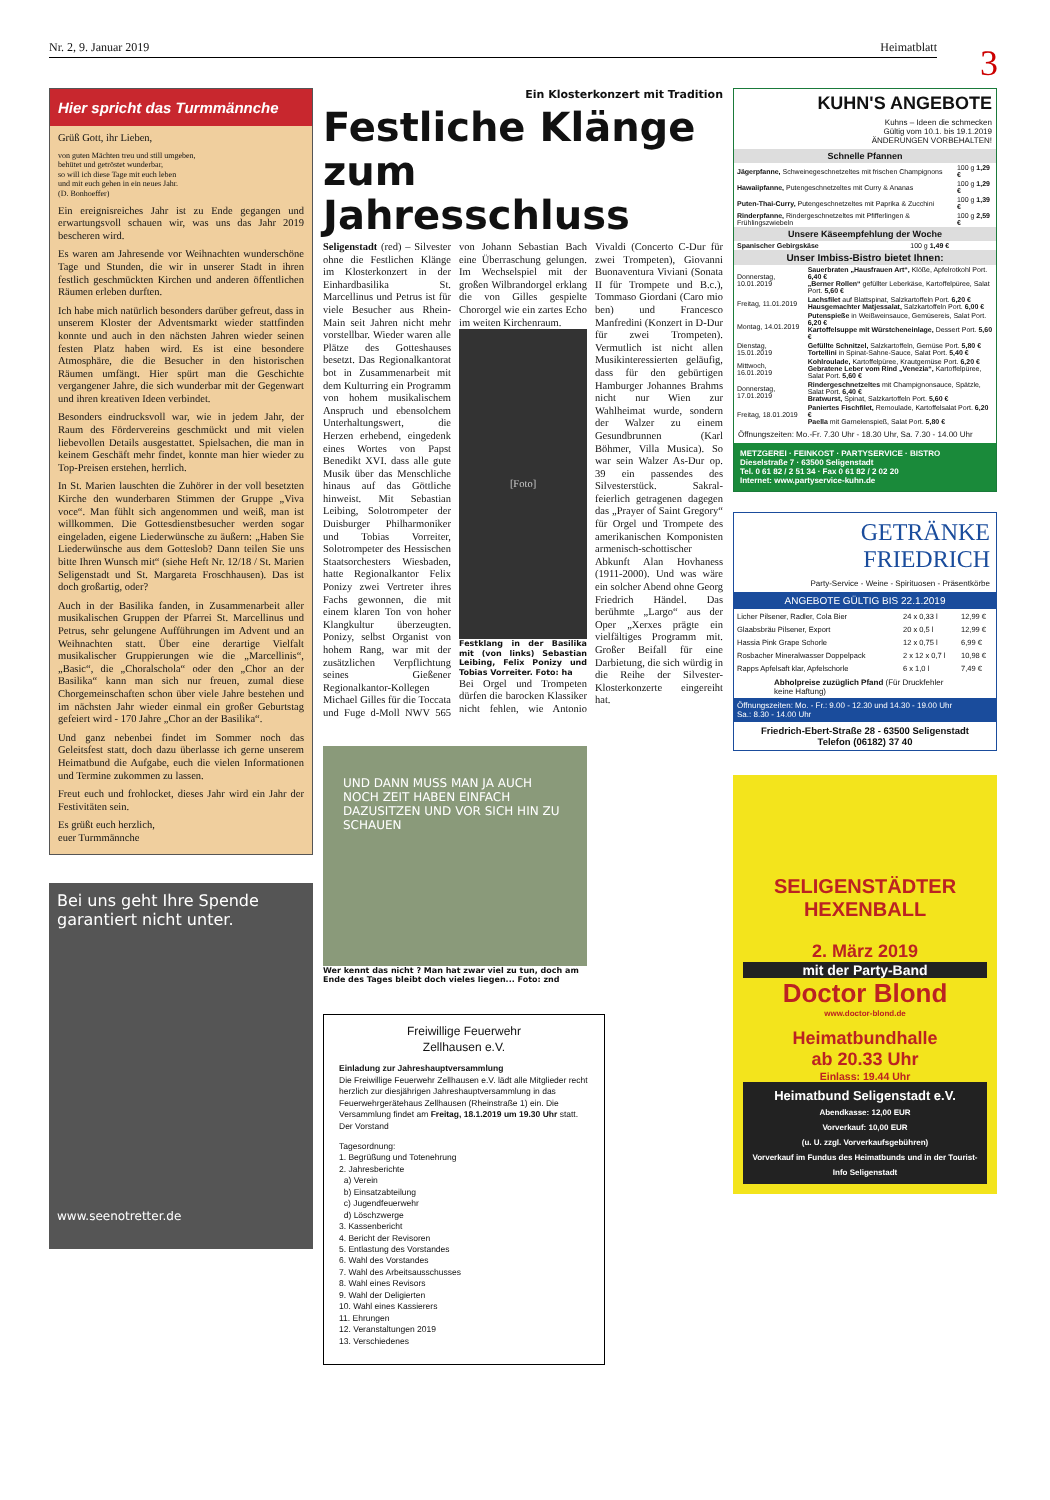3
Nr. 2, 9. Januar 2019 Heimatblatt
Hier spricht das Turmmännche
Grüß Gott, ihr Lieben,
von guten Mächten treu und still umgeben,
behütet und getröstet wunderbar,
so will ich diese Tage mit euch leben
und mit euch gehen in ein neues Jahr.
(D. Bonhoeffer)
Ein ereignisreiches Jahr ist zu Ende gegangen und erwartungsvoll schauen wir, was uns das Jahr 2019 bescheren wird.
Es waren am Jahresende vor Weihnachten wunderschöne Tage und Stunden, die wir in unserer Stadt in ihren festlich geschmückten Kirchen und anderen öffentlichen Räumen erleben durften.
Ich habe mich natürlich besonders darüber gefreut, dass in unserem Kloster der Adventsmarkt wieder stattfinden konnte und auch in den nächsten Jahren wieder seinen festen Platz haben wird. Es ist eine besondere Atmosphäre, die die Besucher in den historischen Räumen umfängt. Hier spürt man die Geschichte vergangener Jahre, die sich wunderbar mit der Gegenwart und ihren kreativen Ideen verbindet.
Besonders eindrucksvoll war, wie in jedem Jahr, der Raum des Fördervereins geschmückt und mit vielen liebevollen Details ausgestattet. Spielsachen, die man in keinem Geschäft mehr findet, konnte man hier wieder zu Top-Preisen erstehen, herrlich.
In St. Marien lauschten die Zuhörer in der voll besetzten Kirche den wunderbaren Stimmen der Gruppe „Viva voce“. Man fühlt sich angenommen und weiß, man ist willkommen. Die Gottesdienstbesucher werden sogar eingeladen, eigene Liederwünsche zu äußern: „Haben Sie Liederwünsche aus dem Gotteslob? Dann teilen Sie uns bitte Ihren Wunsch mit“ (siehe Heft Nr. 12/18 / St. Marien Seligenstadt und St. Margareta Froschhausen). Das ist doch großartig, oder?
Auch in der Basilika fanden, in Zusammenarbeit aller musikalischen Gruppen der Pfarrei St. Marcellinus und Petrus, sehr gelungene Aufführungen im Advent und an Weihnachten statt. Über eine derartige Vielfalt musikalischer Gruppierungen wie die „Marcellinis“, „Basic“, die „Choralschola“ oder den „Chor an der Basilika“ kann man sich nur freuen, zumal diese Chorgemeinschaften schon über viele Jahre bestehen und im nächsten Jahr wieder einmal ein großer Geburtstag gefeiert wird - 170 Jahre „Chor an der Basilika“.
Und ganz nebenbei findet im Sommer noch das Geleitsfest statt, doch dazu überlasse ich gerne unserem Heimatbund die Aufgabe, euch die vielen Informationen und Termine zukommen zu lassen.
Freut euch und frohlocket, dieses Jahr wird ein Jahr der Festivitäten sein.
Es grüßt euch herzlich,
euer Turmmännche
Bei uns geht Ihre Spende garantiert nicht unter.
www.seenotretter.de
Ein Klosterkonzert mit Tradition
Festliche Klänge zum Jahresschluss
Seligenstadt (red) – Silvester ohne die Festlichen Klänge im Klosterkonzert in der Einhardbasilika St. Marcellinus und Petrus ist für viele Besucher aus Rhein-Main seit Jahren nicht mehr vorstellbar. Wieder waren alle Plätze des Gotteshauses besetzt. Das Regionalkantorat bot in Zusammenarbeit mit dem Kulturring ein Programm von hohem musikalischem Anspruch und ebensolchem Unterhaltungswert, die Herzen erhebend, eingedenk eines Wortes von Papst Benedikt XVI. dass alle gute Musik über das Menschliche hinaus auf das Göttliche hinweist. Mit Sebastian Leibing, Solotrompeter der Duisburger Philharmoniker und Tobias Vorreiter, Solotrompeter des Hessischen Staatsorchesters Wiesbaden, hatte Regionalkantor Felix Ponizy zwei Vertreter ihres Fachs gewonnen, die mit einem klaren Ton von hoher Klangkultur überzeugten. Ponizy, selbst Organist von hohem Rang, war mit der zusätzlichen Verpflichtung seines Gießener Regionalkantor-Kollegen Michael Gilles für die Toccata und Fuge d-Moll NWV 565 von Johann Sebastian Bach eine Überraschung gelungen. Im Wechselspiel mit der großen Wilbrandorgel erklang die von Gilles gespielte Chororgel wie ein zartes Echo im weiten Kirchenraum.
[Foto]
Festklang in der Basilika mit (von links) Sebastian Leibing, Felix Ponizy und Tobias Vorreiter. Foto: ha
Bei Orgel und Trompeten dürfen die barocken Klassiker nicht fehlen, wie Antonio Vivaldi (Concerto C-Dur für zwei Trompeten), Giovanni Buonaventura Viviani (Sonata II für Trompete und B.c.), Tommaso Giordani (Caro mio ben) und Francesco Manfredini (Konzert in D-Dur für zwei Trompeten). Vermutlich ist nicht allen Musikinteressierten geläufig, dass für den gebürtigen Hamburger Johannes Brahms nicht nur Wien zur Wahlheimat wurde, sondern der Walzer zu einem Gesundbrunnen (Karl Böhmer, Villa Musica). So war sein Walzer As-Dur op. 39 ein passendes des Silvesterstück. Sakral-feierlich getragenen dagegen das „Prayer of Saint Gregory“ für Orgel und Trompete des amerikanischen Komponisten armenisch-schottischer Abkunft Alan Hovhaness (1911-2000). Und was wäre ein solcher Abend ohne Georg Friedrich Händel. Das berühmte „Largo“ aus der Oper „Xerxes prägte ein vielfältiges Programm mit. Großer Beifall für eine Darbietung, die sich würdig in die Reihe der Silvester-Klosterkonzerte eingereiht hat.
UND DANN MUSS MAN JA AUCH NOCH ZEIT HABEN EINFACH DAZUSITZEN UND VOR SICH HIN ZU SCHAUEN
Wer kennt das nicht ? Man hat zwar viel zu tun, doch am Ende des Tages bleibt doch vieles liegen... Foto: znd
Freiwillige Feuerwehr
Zellhausen e.V.
Einladung zur Jahreshauptversammlung
Die Freiwillige Feuerwehr Zellhausen e.V. lädt alle Mitglieder recht herzlich zur diesjährigen Jahreshauptversammlung in das Feuerwehrgerätehaus Zellhausen (Rheinstraße 1) ein. Die Versammlung findet am Freitag, 18.1.2019 um 19.30 Uhr statt.
Der Vorstand
Tagesordnung:
1. Begrüßung und Totenehrung
2. Jahresberichte
a) Verein
b) Einsatzabteilung
c) Jugendfeuerwehr
d) Löschzwerge
3. Kassenbericht
4. Bericht der Revisoren
5. Entlastung des Vorstandes
6. Wahl des Vorstandes
7. Wahl des Arbeitsausschusses
8. Wahl eines Revisors
9. Wahl der Deligierten
10. Wahl eines Kassierers
11. Ehrungen
12. Veranstaltungen 2019
13. Verschiedenes
KUHN'S ANGEBOTE
Kuhns – Ideen die schmecken
Gültig vom 10.1. bis 19.1.2019
ÄNDERUNGEN VORBEHALTEN!
Schnelle Pfannen
| Jägerpfanne, Schweinegeschnetzeltes mit frischen Champignons | 100 g 1,29 € |
| Hawaiipfanne, Putengeschnetzeltes mit Curry & Ananas | 100 g 1,29 € |
| Puten-Thai-Curry, Putengeschnetzeltes mit Paprika & Zucchini | 100 g 1,39 € |
| Rinderpfanne, Rindergeschnetzeltes mit Pfifferlingen & Frühlingszwiebeln | 100 g 2,59 € |
Unsere Käseempfehlung der Woche
| Spanischer Gebirgskäse | 100 g 1,49 € |
Unser Imbiss-Bistro bietet Ihnen:
| Donnerstag, 10.01.2019 | Sauerbraten „Hausfrauen Art“, Klöße, Apfelrotkohl Port. 6,40 € „Berner Rollen“ gefüllter Leberkäse, Kartoffelpüree, Salat Port. 5,60 € |
| Freitag, 11.01.2019 | Lachsfilet auf Blattspinat, Salzkartoffeln Port. 6,20 € Hausgemachter Matjessalat, Salzkartoffeln Port. 6,00 € |
| Montag, 14.01.2019 | Putenspieße in Weißweinsauce, Gemüsereis, Salat Port. 6,20 € Kartoffelsuppe mit Würstcheneinlage, Dessert Port. 5,60 € |
| Dienstag, 15.01.2019 | Gefüllte Schnitzel, Salzkartoffeln, Gemüse Port. 5,80 € Tortellini in Spinat-Sahne-Sauce, Salat Port. 5,40 € |
| Mittwoch, 16.01.2019 | Kohlroulade, Kartoffelpüree, Krautgemüse Port. 6,20 € Gebratene Leber vom Rind „Venezia“, Kartoffelpüree, Salat Port. 5,60 € |
| Donnerstag, 17.01.2019 | Rindergeschnetzeltes mit Champignonsauce, Spätzle, Salat Port. 6,40 € Bratwurst, Spinat, Salzkartoffeln Port. 5,60 € |
| Freitag, 18.01.2019 | Paniertes Fischfilet, Remoulade, Kartoffelsalat Port. 6,20 € Paella mit Garnelenspieß, Salat Port. 5,80 € |
Öffnungszeiten: Mo.-Fr. 7.30 Uhr - 18.30 Uhr, Sa. 7.30 - 14.00 Uhr
METZGEREI · FEINKOST · PARTYSERVICE · BISTRO
Dieselstraße 7 · 63500 Seligenstadt
Tel. 0 61 82 / 2 51 34 · Fax 0 61 82 / 2 02 20
Internet: www.partyservice-kuhn.de
GETRÄNKE
FRIEDRICH
Party-Service - Weine - Spirituosen - Präsentkörbe
ANGEBOTE GÜLTIG BIS 22.1.2019
| Licher Pilsener, Radler, Cola Bier | 24 x 0,33 l | 12,99 € |
| Glaabsbräu Pilsener, Export | 20 x 0,5 l | 12,99 € |
| Hassia Pink Grape Schorle | 12 x 0,75 l | 6,99 € |
| Rosbacher Mineralwasser Doppelpack | 2 x 12 x 0,7 l | 10,98 € |
| Rapps Apfelsaft klar, Apfelschorle | 6 x 1,0 l | 7,49 € |
Abholpreise zuzüglich Pfand (Für Druckfehler keine Haftung)
Öffnungszeiten: Mo. - Fr.: 9.00 - 12.30 und 14.30 - 19.00 Uhr
Sa.: 8.30 - 14.00 Uhr
Friedrich-Ebert-Straße 28 - 63500 Seligenstadt
Telefon (06182) 37 40
SELIGENSTÄDTER
HEXENBALL
2. März 2019
mit der Party-Band
Doctor Blond
www.doctor-blond.de
Heimatbundhalle
ab 20.33 Uhr
Einlass: 19.44 Uhr
Heimatbund Seligenstadt e.V.
Abendkasse: 12,00 EUR
Vorverkauf: 10,00 EUR
(u. U. zzgl. Vorverkaufsgebühren)
Vorverkauf im Fundus des Heimatbunds und in der Tourist-Info Seligenstadt